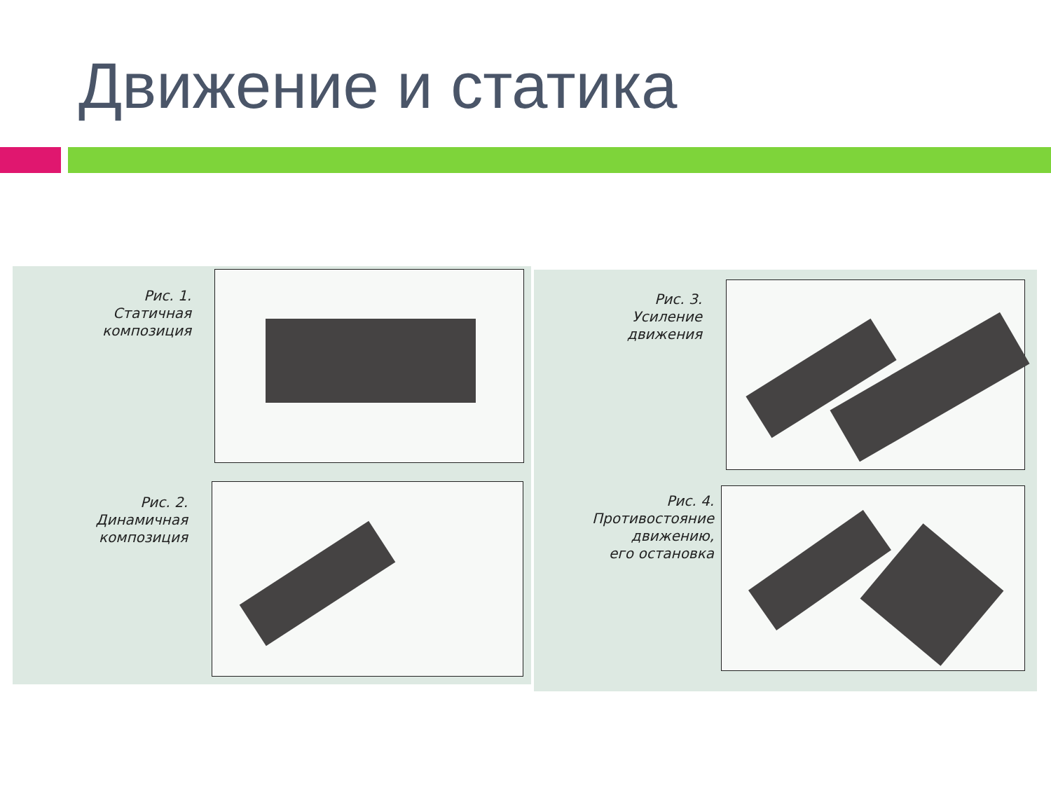Движение и статика
Рис. 1.
Статичная
композиция
Рис. 2.
Динамичная
композиция
Рис. 3.
Усиление
движения
Рис. 4.
Противостояние
движению,
его остановка